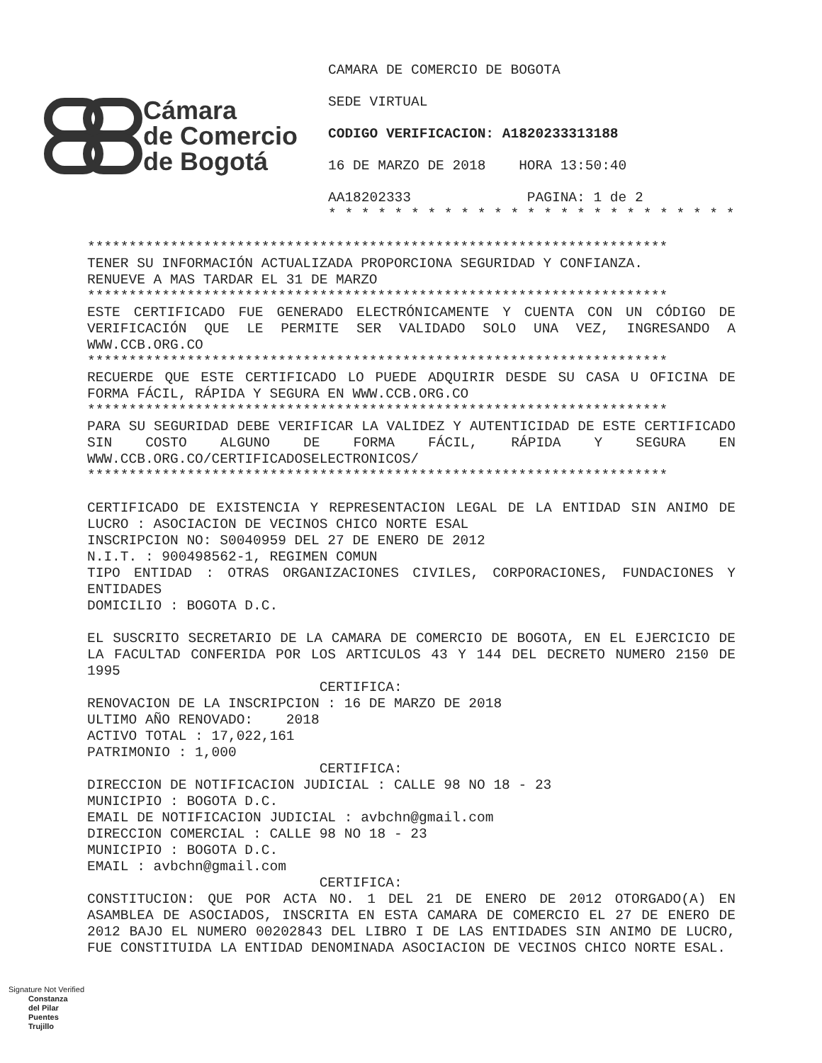Cámara
de Comercio
de Bogotá
CAMARA DE COMERCIO DE BOGOTA
SEDE VIRTUAL
CODIGO VERIFICACION: A1820233313188
16 DE MARZO DE 2018 HORA 13:50:40
AA18202333 PAGINA: 1 de 2 * * * * * * * * * * * * * * * * * * * * * * * * *
********************************************************************** TENER SU INFORMACIÓN ACTUALIZADA PROPORCIONA SEGURIDAD Y CONFIANZA. RENUEVE A MAS TARDAR EL 31 DE MARZO ********************************************************************** ESTE CERTIFICADO FUE GENERADO ELECTRÓNICAMENTE Y CUENTA CON UN CÓDIGO DE VERIFICACIÓN QUE LE PERMITE SER VALIDADO SOLO UNA VEZ, INGRESANDO A WWW.CCB.ORG.CO ********************************************************************** RECUERDE QUE ESTE CERTIFICADO LO PUEDE ADQUIRIR DESDE SU CASA U OFICINA DE FORMA FÁCIL, RÁPIDA Y SEGURA EN WWW.CCB.ORG.CO ********************************************************************** PARA SU SEGURIDAD DEBE VERIFICAR LA VALIDEZ Y AUTENTICIDAD DE ESTE CERTIFICADO SIN COSTO ALGUNO DE FORMA FÁCIL, RÁPIDA Y SEGURA EN WWW.CCB.ORG.CO/CERTIFICADOSELECTRONICOS/ ********************************************************************** CERTIFICADO DE EXISTENCIA Y REPRESENTACION LEGAL DE LA ENTIDAD SIN ANIMO DE LUCRO : ASOCIACION DE VECINOS CHICO NORTE ESAL INSCRIPCION NO: S0040959 DEL 27 DE ENERO DE 2012 N.I.T. : 900498562-1, REGIMEN COMUN TIPO ENTIDAD : OTRAS ORGANIZACIONES CIVILES, CORPORACIONES, FUNDACIONES Y ENTIDADES DOMICILIO : BOGOTA D.C. EL SUSCRITO SECRETARIO DE LA CAMARA DE COMERCIO DE BOGOTA, EN EL EJERCICIO DE LA FACULTAD CONFERIDA POR LOS ARTICULOS 43 Y 144 DEL DECRETO NUMERO 2150 DE 1995 CERTIFICA: RENOVACION DE LA INSCRIPCION : 16 DE MARZO DE 2018 ULTIMO AÑO RENOVADO: 2018 ACTIVO TOTAL : 17,022,161 PATRIMONIO : 1,000 CERTIFICA: DIRECCION DE NOTIFICACION JUDICIAL : CALLE 98 NO 18 - 23 MUNICIPIO : BOGOTA D.C. EMAIL DE NOTIFICACION JUDICIAL : avbchn@gmail.com DIRECCION COMERCIAL : CALLE 98 NO 18 - 23 MUNICIPIO : BOGOTA D.C. EMAIL : avbchn@gmail.com CERTIFICA: CONSTITUCION: QUE POR ACTA NO. 1 DEL 21 DE ENERO DE 2012 OTORGADO(A) EN ASAMBLEA DE ASOCIADOS, INSCRITA EN ESTA CAMARA DE COMERCIO EL 27 DE ENERO DE 2012 BAJO EL NUMERO 00202843 DEL LIBRO I DE LAS ENTIDADES SIN ANIMO DE LUCRO, FUE CONSTITUIDA LA ENTIDAD DENOMINADA ASOCIACION DE VECINOS CHICO NORTE ESAL.
Signature Not Verified
Constanza
del Pilar
Puentes
Trujillo